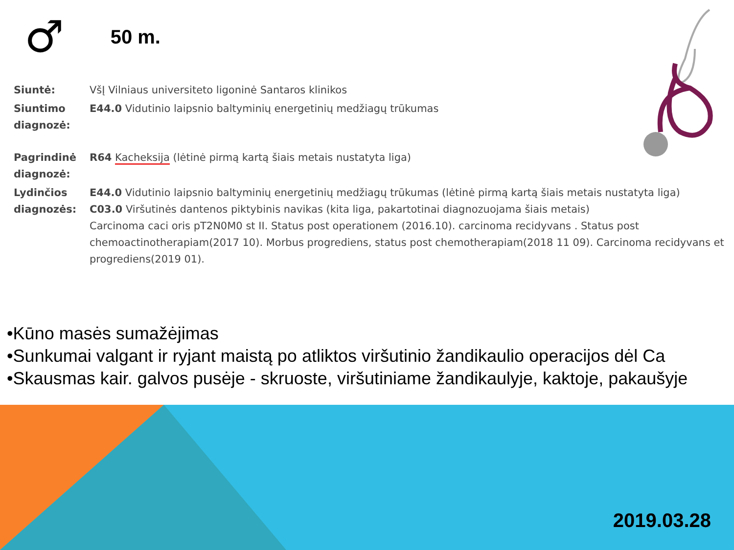♂ 50 m.
| Siuntė: | VšĮ Vilniaus universiteto ligoninė Santaros klinikos |
| Siuntimo diagnozė: | E44.0 Vidutinio laipsnio baltyminių energetinių medžiagų trūkumas |
| Pagrindinė diagnozė: | R64 Kacheksija (lėtinė pirmą kartą šiais metais nustatyta liga) |
| Lydinčios diagnozės: | E44.0 Vidutinio laipsnio baltyminių energetinių medžiagų trūkumas (lėtinė pirmą kartą šiais metais nustatyta liga) C03.0 Viršutinės dantenos piktybinis navikas (kita liga, pakartotinai diagnozuojama šiais metais) Carcinoma caci oris pT2N0M0 st II. Status post operationem (2016.10). carcinoma recidyvans . Status post chemoactinotherapiam(2017 10). Morbus progrediens, status post chemotherapiam(2018 11 09). Carcinoma recidyvans et progrediens(2019 01). |
•Kūno masės sumažėjimas
•Sunkumai valgant ir ryjant maistą po atliktos viršutinio žandikaulio operacijos dėl Ca
•Skausmas kair. galvos pusėje - skruoste, viršutiniame žandikaulyje, kaktoje, pakaušyje
2019.03.28